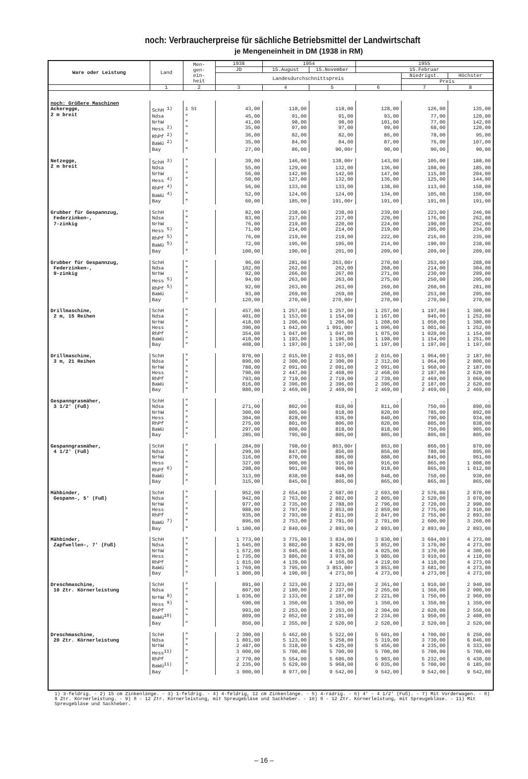noch: Verbraucherpreise für sächliche Betriebsmittel der Landwirtschaft
je Mengeneinheit in DM (1938 in RM)
| Ware oder Leistung | Land | Men- gen- ein- heit | 1938 | 1954 | | 1955 | | |
| --- | --- | --- | --- | --- | --- | --- | --- | --- |
| | | | JD | 15.August | 15.November | 15.Februar | | |
| | | | Landesdurchschnittspreis | | | | Niedrigst. | Höchster |
| | | | | | | | Preis | |
| | 1 | 2 | 3 | 4 | 5 | 6 | 7 | 8 |
| noch: Größere Maschinen | | | | | | | | |
| Ackeregge, 2 m breit | SchH <sup>1)</sup> | 1 St | 43,00 | 118,00 | 118,00 | 128,00 | 126,00 | 135,00 |
| | Ndsa | " | 45,00 | 91,00 | 91,00 | 93,00 | 77,00 | 120,00 |
| | NrhW | " | 41,00 | 98,00 | 98,00 | 101,00 | 77,00 | 142,00 |
| | Hess <sup>2)</sup> | " | 35,00 | 97,00 | 97,00 | 99,00 | 68,00 | 120,00 |
| | RhPf <sup>2)</sup> | " | 36,00 | 82,00 | 82,00 | 86,00 | 78,00 | 95,00 |
| | BaWü <sup>2)</sup> | " | 35,00 | 84,00 | 84,00 | 87,00 | 76,00 | 107,00 |
| | Bay | " | 27,00 | 86,00 | 90,00r | 90,00 | 90,00 | 90,00 |
| Netzegge, 2 m breit | SchH <sup>3)</sup> | " | 39,00 | 146,00 | 138,00r | 143,00 | 105,00 | 188,00 |
| | Ndsa | " | 55,00 | 129,00 | 132,00 | 136,00 | 108,00 | 185,00 |
| | NrhW | " | 56,00 | 142,00 | 142,00 | 147,00 | 115,00 | 204,00 |
| | Hess <sup>4)</sup> | " | 50,00 | 127,00 | 132,00 | 136,00 | 125,00 | 144,00 |
| | RhPf <sup>4)</sup> | " | 56,00 | 133,00 | 133,00 | 138,00 | 113,00 | 158,00 |
| | BaWü <sup>4)</sup> | " | 52,00 | 124,00 | 124,00 | 134,00 | 105,00 | 150,00 |
| | Bay | " | 60,00 | 185,00 | 191,00r | 191,00 | 191,00 | 191,00 |
| Grubber für Gespannzug, Federzinken-, 7-zinkig | SchH | " | 82,00 | 238,00 | 238,00 | 239,00 | 223,00 | 246,00 |
| | Ndsa | " | 83,00 | 217,00 | 217,00 | 220,00 | 176,00 | 262,00 |
| | NrhW | " | 76,00 | 219,00 | 220,00 | 224,00 | 190,00 | 262,00 |
| | Hess <sup>5)</sup> | " | 71,00 | 214,00 | 214,00 | 219,00 | 205,00 | 234,00 |
| | RhPf <sup>5)</sup> | " | 76,00 | 219,00 | 219,00 | 222,00 | 216,00 | 235,00 |
| | BaWü <sup>5)</sup> | " | 72,00 | 195,00 | 195,00 | 214,00 | 190,00 | 238,00 |
| | Bay | " | 100,00 | 190,00 | 201,00 | 209,00 | 209,00 | 209,00 |
| Grubber für Gespannzug, Federzinken-, 9-zinkig | SchH | " | 96,00 | 281,00 | 263,00r | 270,00 | 253,00 | 288,00 |
| | Ndsa | " | 102,00 | 262,00 | 262,00 | 268,00 | 214,00 | 304,00 |
| | NrhW | " | 92,00 | 266,00 | 267,00 | 271,00 | 230,00 | 299,00 |
| | Hess <sup>5)</sup> | " | 94,00 | 263,00 | 263,00 | 275,00 | 250,00 | 295,00 |
| | RhPf <sup>5)</sup> | " | 92,00 | 263,00 | 263,00 | 269,00 | 260,00 | 281,00 |
| | BaWü | " | 93,00 | 269,00 | 269,00 | 268,00 | 253,00 | 295,00 |
| | Bay | " | 120,00 | 270,00 | 270,00r | 270,00 | 270,00 | 270,00 |
| Drillmaschine, 2 m, 15 Reihen | SchH | " | 457,00 | 1 257,00 | 1 257,00 | 1 257,00 | 1 197,00 | 1 300,00 |
| | Ndsa | " | 401,00 | 1 153,00 | 1 154,00 | 1 167,00 | 946,00 | 1 252,00 |
| | NrhW | " | 418,00 | 1 206,00 | 1 206,00 | 1 208,00 | 1 050,00 | 1 380,00 |
| | Hess | " | 390,00 | 1 042,00 | 1 091,00r | 1 096,00 | 1 001,00 | 1 252,00 |
| | RhPf | " | 354,00 | 1 047,00 | 1 047,00 | 1 075,00 | 1 020,00 | 1 154,00 |
| | BaWü | " | 410,00 | 1 193,00 | 1 196,00 | 1 198,00 | 1 154,00 | 1 251,00 |
| | Bay | " | 408,00 | 1 197,00 | 1 197,00 | 1 197,00 | 1 197,00 | 1 197,00 |
| Drillmaschine, 3 m, 21 Reihen | SchH | " | 870,00 | 2 015,00 | 2 015,00 | 2 016,00 | 1 964,00 | 2 187,00 |
| | Ndsa | " | 890,00 | 2 300,00 | 2 300,00 | 2 312,00 | 1 964,00 | 2 800,00 |
| | NrhW | " | 788,00 | 2 091,00 | 2 091,00 | 2 091,00 | 1 960,00 | 2 187,00 |
| | Hess | " | 790,00 | 2 447,00 | 2 468,00 | 2 468,00 | 2 187,00 | 2 620,00 |
| | RhPf | " | 793,00 | 2 719,00 | 2 719,00 | 2 739,00 | 2 469,00 | 3 069,00 |
| | BaWü | " | 816,00 | 2 396,00 | 2 396,00 | 2 396,00 | 2 187,00 | 2 620,00 |
| | Bay | " | 980,00 | 2 469,00 | 2 469,00 | 2 469,00 | 2 469,00 | 2 469,00 |
| Gespanngrasmäher, 3 1/2' (Fuß) | SchH | " | . | . | . | . | . | . |
| | Ndsa | " | 271,00 | 802,00 | 810,00 | 811,00 | 750,00 | 890,00 |
| | NrhW | " | 300,00 | 805,00 | 818,00 | 820,00 | 785,00 | 892,00 |
| | Hess | " | 304,00 | 828,00 | 836,00 | 840,00 | 790,00 | 934,00 |
| | RhPf | " | 275,00 | 801,00 | 806,00 | 820,00 | 805,00 | 838,00 |
| | BaWü | " | 297,00 | 808,00 | 818,00 | 818,00 | 750,00 | 905,00 |
| | Bay | " | 285,00 | 795,00 | 805,00 | 805,00 | 805,00 | 805,00 |
| Gespanngrasmäher, 4 1/2' (Fuß) | SchH | " | 284,00 | 798,00 | 863,00r | 863,00 | 860,00 | 870,00 |
| | Ndsa | " | 299,00 | 847,00 | 856,00 | 856,00 | 780,00 | 895,00 |
| | NrhW | " | 316,00 | 870,00 | 886,00 | 888,00 | 845,00 | 961,00 |
| | Hess | " | 327,00 | 900,00 | 916,00 | 916,00 | 865,00 | 1 008,00 |
| | RhPf <sup>6)</sup> | " | 298,00 | 901,00 | 906,00 | 918,00 | 865,00 | 1 012,00 |
| | BaWü | " | 313,00 | 838,00 | 848,00 | 848,00 | 750,00 | 930,00 |
| | Bay | " | 315,00 | 845,00 | 865,00 | 865,00 | 865,00 | 865,00 |
| Mähbinder, Gespann-, 5' (Fuß) | SchH | " | 952,00 | 2 654,00 | 2 687,00 | 2 693,00 | 2 576,00 | 2 870,00 |
| | Ndsa | " | 942,00 | 2 763,00 | 2 802,00 | 2 805,00 | 2 520,00 | 3 070,00 |
| | NrhW | " | 977,00 | 2 735,00 | 2 788,00 | 2 796,00 | 2 720,00 | 2 990,00 |
| | Hess | " | 988,00 | 2 797,00 | 2 853,00 | 2 859,00 | 2 775,00 | 2 910,00 |
| | RhPf | " | 935,00 | 2 793,00 | 2 811,00 | 2 847,00 | 2 755,00 | 2 893,00 |
| | BaWü <sup>7)</sup> | " | 896,00 | 2 753,00 | 2 791,00 | 2 791,00 | 2 600,00 | 3 260,00 |
| | Bay | " | 1 100,00 | 2 840,00 | 2 893,00 | 2 893,00 | 2 893,00 | 2 893,00 |
| Mähbinder, Zapfwellen-, 7' (Fuß) | SchH | " | 1 773,00 | 3 775,00 | 3 834,00 | 3 830,00 | 3 694,00 | 4 273,00 |
| | Ndsa | " | 1 645,00 | 3 802,00 | 3 829,00 | 3 852,00 | 3 170,00 | 4 273,00 |
| | NrhW | " | 1 672,00 | 3 945,00 | 4 013,00 | 4 025,00 | 3 170,00 | 4 300,00 |
| | Hess | " | 1 735,00 | 3 886,00 | 3 978,00 | 3 985,00 | 3 910,00 | 4 110,00 |
| | RhPf | " | 1 815,00 | 4 139,00 | 4 166,00 | 4 219,00 | 4 110,00 | 4 273,00 |
| | BaWü | " | 1 769,00 | 3 795,00 | 3 853,00r | 3 853,00 | 3 681,00 | 4 273,00 |
| | Bay | " | 1 800,00 | 4 190,00 | 4 273,00 | 4 273,00 | 4 273,00 | 4 273,00 |
| Dreschmaschine, 10 Ztr. Körnerleistung | SchH | " | 891,00 | 2 323,00 | 2 323,00 | 2 361,00 | 1 910,00 | 2 940,00 |
| | Ndsa | " | 807,00 | 2 180,00 | 2 237,00 | 2 265,00 | 1 360,00 | 2 900,00 |
| | NrhW <sup>8)</sup> | " | 1 036,00 | 2 133,00 | 2 187,00 | 2 221,00 | 1 750,00 | 2 960,00 |
| | Hess <sup>9)</sup> | " | 690,00 | 1 350,00 | 1 350,00 | 1 350,00 | 1 350,00 | 1 350,00 |
| | RhPf | " | 993,00 | 2 253,00 | 2 253,00 | 2 304,00 | 2 020,00 | 2 550,00 |
| | BaWü<sup>10)</sup> | " | 809,00 | 2 052,00 | 2 191,00 | 2 234,00 | 1 950,00 | 2 408,00 |
| | Bay | " | 850,00 | 2 355,00 | 2 520,00 | 2 520,00 | 2 520,00 | 2 520,00 |
| Dreschmaschine, 20 Ztr. Körnerleistung | SchH | " | 2 390,00 | 5 462,00 | 5 522,00 | 5 601,00 | 4 700,00 | 6 250,00 |
| | Ndsa | " | 1 801,00 | 5 123,00 | 5 258,00 | 5 319,00 | 3 730,00 | 6 046,00 |
| | NrhW | " | 2 487,00 | 5 318,00 | 5 425,00 | 5 456,00 | 4 235,00 | 6 333,00 |
| | Hess<sup>11)</sup> | " | 3 000,00 | 5 700,00 | 5 700,00 | 5 700,00 | 5 700,00 | 5 700,00 |
| | RhPf | " | 2 770,00 | 5 554,00 | 5 686,00 | 5 903,00 | 5 232,00 | 6 430,00 |
| | BaWü<sup>11)</sup> | " | 2 235,00 | 5 629,00 | 5 968,00 | 6 035,00 | 5 700,00 | 6 185,00 |
| | Bay | " | 3 000,00 | 8 977,00 | 9 542,00 | 9 542,00 | 9 542,00 | 9 542,00 |
1) 3-feldrig. - 2) 15 cm Zinkenlänge. - 3) 1-feldrig. - 4) 4-feldrig, 12 cm Zinkenlänge. - 5) 4-rädrig. - 6) 4' - 4 1/2' (Fuß). - 7) Mit Vorderwagen. - 8) 8 Ztr. Körnerleistung. - 9) 8 - 12 Ztr. Körnerleistung, mit Spreugebläse und Sackheber. - 10) 8 - 12 Ztr. Körnerleistung, mit Spreugebläse. - 11) Mit Spreugebläse und Sackheber.
– 16 –